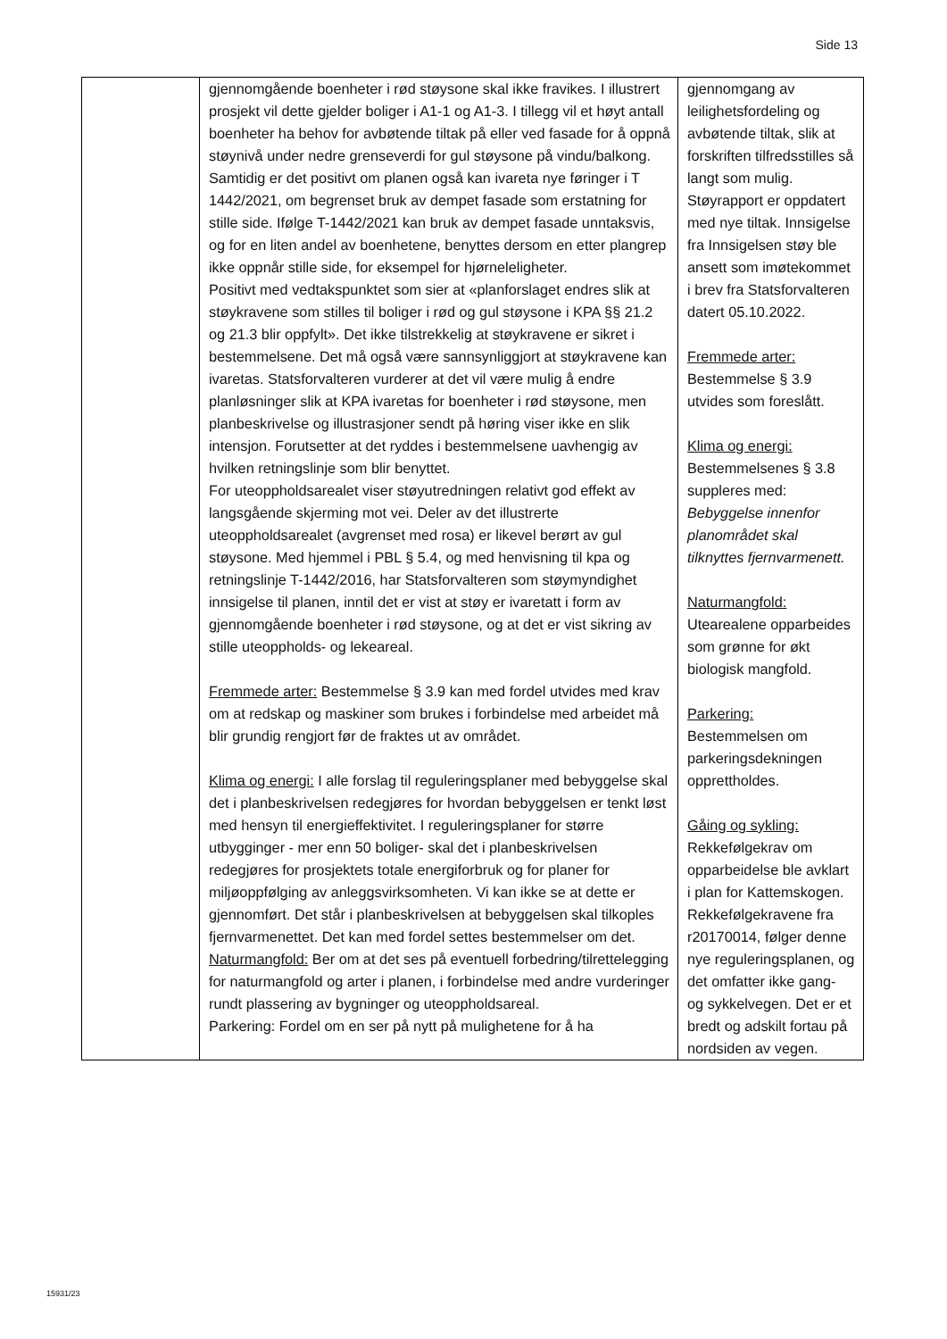Side 13
| | gjennomgående boenheter i rød støysone skal ikke fravikes. I illustrert prosjekt vil dette gjelder boliger i A1-1 og A1-3. I tillegg vil et høyt antall boenheter ha behov for avbøtende tiltak på eller ved fasade for å oppnå støynivå under nedre grenseverdi for gul støysone på vindu/balkong. Samtidig er det positivt om planen også kan ivareta nye føringer i T 1442/2021, om begrenset bruk av dempet fasade som erstatning for stille side. Ifølge T-1442/2021 kan bruk av dempet fasade unntaksvis, og for en liten andel av boenhetene, benyttes dersom en etter plangrep ikke oppnår stille side, for eksempel for hjørneleligheter. Positivt med vedtakspunktet som sier at «planforslaget endres slik at støykravene som stilles til boliger i rød og gul støysone i KPA §§ 21.2 og 21.3 blir oppfylt». Det ikke tilstrekkelig at støykravene er sikret i bestemmelsene. Det må også være sannsynliggjort at støykravene kan ivaretas. Statsforvalteren vurderer at det vil være mulig å endre planløsninger slik at KPA ivaretas for boenheter i rød støysone, men planbeskrivelse og illustrasjoner sendt på høring viser ikke en slik intensjon. Forutsetter at det ryddes i bestemmelsene uavhengig av hvilken retningslinje som blir benyttet. For uteoppholdsarealet viser støyutredningen relativt god effekt av langsgående skjerming mot vei. Deler av det illustrerte uteoppholdsarealet (avgrenset med rosa) er likevel berørt av gul støysone. Med hjemmel i PBL § 5.4, og med henvisning til kpa og retningslinje T-1442/2016, har Statsforvalteren som støymyndighet innsigelse til planen, inntil det er vist at støy er ivaretatt i form av gjennomgående boenheter i rød støysone, og at det er vist sikring av stille uteoppholds- og lekeareal. Fremmede arter: Bestemmelse § 3.9 kan med fordel utvides med krav om at redskap og maskiner som brukes i forbindelse med arbeidet må blir grundig rengjort før de fraktes ut av området. Klima og energi: I alle forslag til reguleringsplaner med bebyggelse skal det i planbeskrivelsen redegjøres for hvordan bebyggelsen er tenkt løst med hensyn til energieffektivitet. I reguleringsplaner for større utbygginger - mer enn 50 boliger- skal det i planbeskrivelsen redegjøres for prosjektets totale energiforbruk og for planer for miljøoppfølging av anleggsvirksomheten. Vi kan ikke se at dette er gjennomført. Det står i planbeskrivelsen at bebyggelsen skal tilkoples fjernvarmenettet. Det kan med fordel settes bestemmelser om det. Naturmangfold: Ber om at det ses på eventuell forbedring/tilrettelegging for naturmangfold og arter i planen, i forbindelse med andre vurderinger rundt plassering av bygninger og uteoppholdsareal. Parkering: Fordel om en ser på nytt på mulighetene for å ha | gjennomgang av leilighetsfordeling og avbøtende tiltak, slik at forskriften tilfredsstilles så langt som mulig. Støyrapport er oppdatert med nye tiltak. Innsigelse fra Innsigelsen støy ble ansett som imøtekommet i brev fra Statsforvalteren datert 05.10.2022. Fremmede arter: Bestemmelse § 3.9 utvides som foreslått. Klima og energi: Bestemmelsenes § 3.8 suppleres med: Bebyggelse innenfor planområdet skal tilknyttes fjernvarmenett. Naturmangfold: Utearealene opparbeides som grønne for økt biologisk mangfold. Parkering: Bestemmelsen om parkeringsdekningen opprettholdes. Gåing og sykling: Rekkefølgekrav om opparbeidelse ble avklart i plan for Kattemskogen. Rekkefølgekravene fra r20170014, følger denne nye reguleringsplanen, og det omfatter ikke gang- og sykkelvegen. Det er et bredt og adskilt fortau på nordsiden av vegen. |
15931/23